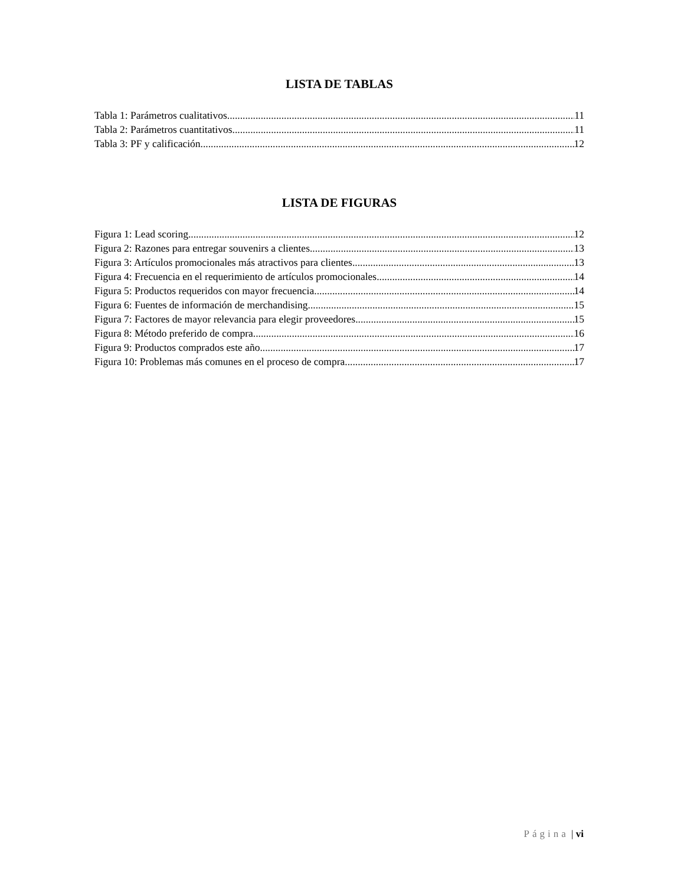LISTA DE TABLAS
Tabla 1: Parámetros cualitativos 11
Tabla 2: Parámetros cuantitativos 11
Tabla 3: PF y calificación 12
LISTA DE FIGURAS
Figura 1: Lead scoring 12
Figura 2: Razones para entregar souvenirs a clientes 13
Figura 3: Artículos promocionales más atractivos para clientes 13
Figura 4: Frecuencia en el requerimiento de artículos promocionales 14
Figura 5: Productos requeridos con mayor frecuencia 14
Figura 6: Fuentes de información de merchandising 15
Figura 7: Factores de mayor relevancia para elegir proveedores 15
Figura 8: Método preferido de compra 16
Figura 9: Productos comprados este año 17
Figura 10: Problemas más comunes en el proceso de compra 17
Página | vi